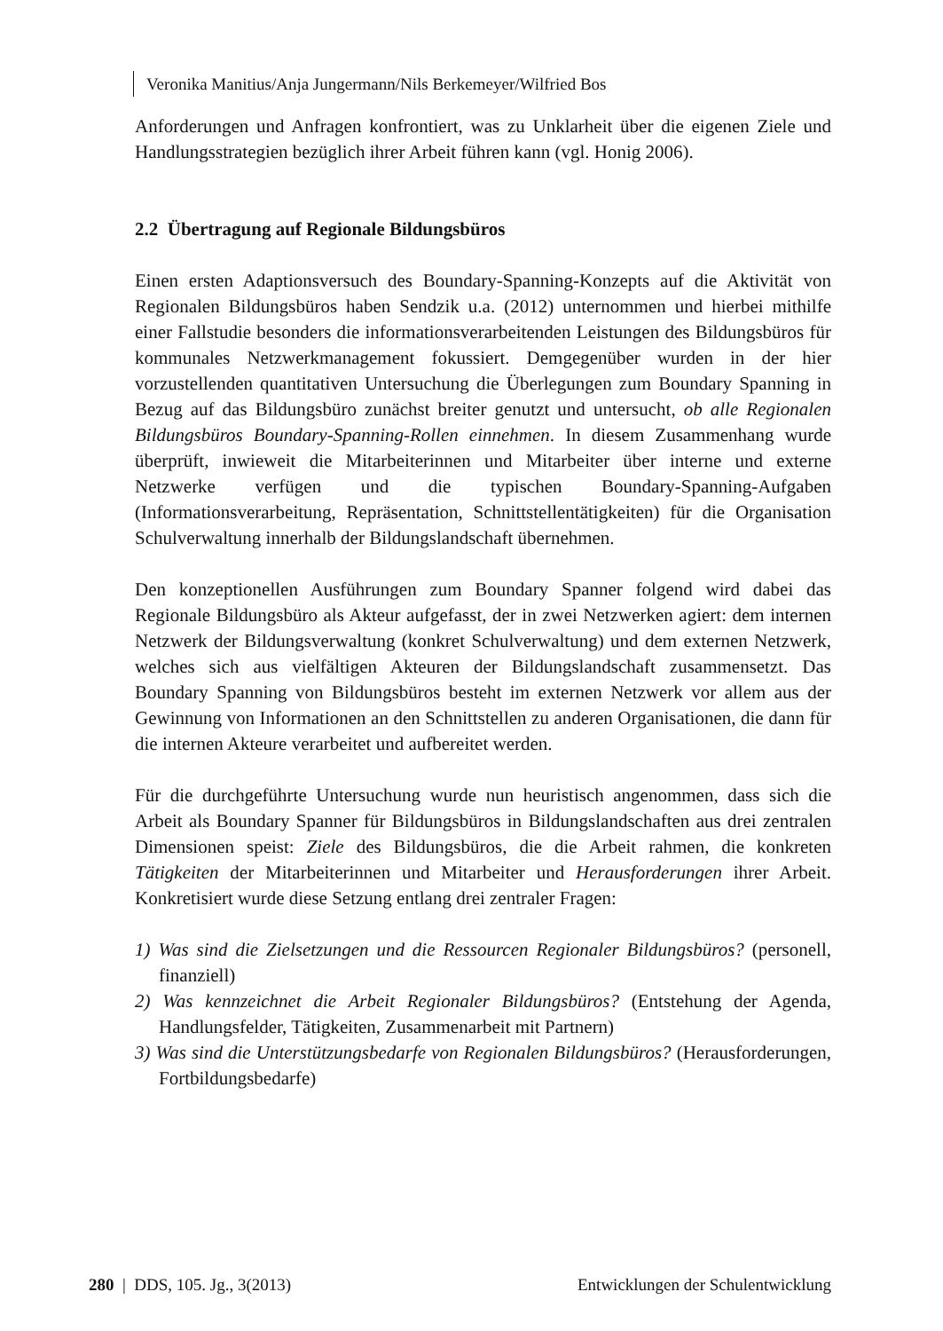Veronika Manitius/Anja Jungermann/Nils Berkemeyer/Wilfried Bos
Anforderungen und Anfragen konfrontiert, was zu Unklarheit über die eigenen Ziele und Handlungsstrategien bezüglich ihrer Arbeit führen kann (vgl. Honig 2006).
2.2 Übertragung auf Regionale Bildungsbüros
Einen ersten Adaptionsversuch des Boundary-Spanning-Konzepts auf die Aktivität von Regionalen Bildungsbüros haben Sendzik u.a. (2012) unternommen und hierbei mithilfe einer Fallstudie besonders die informationsverarbeitenden Leistungen des Bildungsbüros für kommunales Netzwerkmanagement fokussiert. Demgegenüber wurden in der hier vorzustellenden quantitativen Untersuchung die Überlegungen zum Boundary Spanning in Bezug auf das Bildungsbüro zunächst breiter genutzt und untersucht, ob alle Regionalen Bildungsbüros Boundary-Spanning-Rollen einnehmen. In diesem Zusammenhang wurde überprüft, inwieweit die Mitarbeiterinnen und Mitarbeiter über interne und externe Netzwerke verfügen und die typischen Boundary-Spanning-Aufgaben (Informationsverarbeitung, Repräsentation, Schnittstellentätigkeiten) für die Organisation Schulverwaltung innerhalb der Bildungslandschaft übernehmen.
Den konzeptionellen Ausführungen zum Boundary Spanner folgend wird dabei das Regionale Bildungsbüro als Akteur aufgefasst, der in zwei Netzwerken agiert: dem internen Netzwerk der Bildungsverwaltung (konkret Schulverwaltung) und dem externen Netzwerk, welches sich aus vielfältigen Akteuren der Bildungslandschaft zusammensetzt. Das Boundary Spanning von Bildungsbüros besteht im externen Netzwerk vor allem aus der Gewinnung von Informationen an den Schnittstellen zu anderen Organisationen, die dann für die internen Akteure verarbeitet und aufbereitet werden.
Für die durchgeführte Untersuchung wurde nun heuristisch angenommen, dass sich die Arbeit als Boundary Spanner für Bildungsbüros in Bildungslandschaften aus drei zentralen Dimensionen speist: Ziele des Bildungsbüros, die die Arbeit rahmen, die konkreten Tätigkeiten der Mitarbeiterinnen und Mitarbeiter und Herausforderungen ihrer Arbeit. Konkretisiert wurde diese Setzung entlang drei zentraler Fragen:
1) Was sind die Zielsetzungen und die Ressourcen Regionaler Bildungsbüros? (personell, finanziell)
2) Was kennzeichnet die Arbeit Regionaler Bildungsbüros? (Entstehung der Agenda, Handlungsfelder, Tätigkeiten, Zusammenarbeit mit Partnern)
3) Was sind die Unterstützungsbedarfe von Regionalen Bildungsbüros? (Herausforderungen, Fortbildungsbedarfe)
280 | DDS, 105. Jg., 3(2013) Entwicklungen der Schulentwicklung